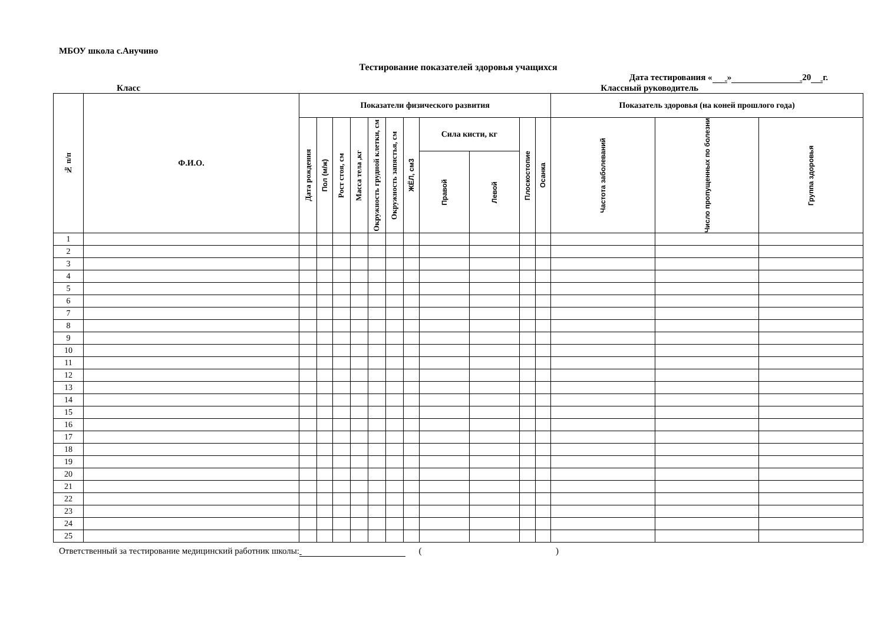МБОУ школа с.Анучино
Тестирование показателей здоровья учащихся
Дата тестирования « » 20 г.
Класс Классный руководитель
| № п/п | Ф.И.О. | Показатели физического развития | | | | | | | | | | | Показатель здоровья (на коней прошлого года) | | |
| --- | --- | --- | --- | --- | --- | --- | --- | --- | --- | --- | --- | --- | --- | --- | --- |
| | | Дата рождения | Пол (м/ж) | Рост стоя, см | Масса тела ,кг | Окружность грудной клетки, см | Окружность запястья, см | ЖЁЛ, см3 | Сила кисти, кг | | Плоскостопие | Осанка | Частота заболеваний | Число пропущенных по болезни | Группа здоровья |
| | | | | | | | | | Правой | Левой | | | | | |
| 1 | | | | | | | | | | | | | | | |
| 2 | | | | | | | | | | | | | | | |
| 3 | | | | | | | | | | | | | | | |
| 4 | | | | | | | | | | | | | | | |
| 5 | | | | | | | | | | | | | | | |
| 6 | | | | | | | | | | | | | | | |
| 7 | | | | | | | | | | | | | | | |
| 8 | | | | | | | | | | | | | | | |
| 9 | | | | | | | | | | | | | | | |
| 10 | | | | | | | | | | | | | | | |
| 11 | | | | | | | | | | | | | | | |
| 12 | | | | | | | | | | | | | | | |
| 13 | | | | | | | | | | | | | | | |
| 14 | | | | | | | | | | | | | | | |
| 15 | | | | | | | | | | | | | | | |
| 16 | | | | | | | | | | | | | | | |
| 17 | | | | | | | | | | | | | | | |
| 18 | | | | | | | | | | | | | | | |
| 19 | | | | | | | | | | | | | | | |
| 20 | | | | | | | | | | | | | | | |
| 21 | | | | | | | | | | | | | | | |
| 22 | | | | | | | | | | | | | | | |
| 23 | | | | | | | | | | | | | | | |
| 24 | | | | | | | | | | | | | | | |
| 25 | | | | | | | | | | | | | | | |
Ответственный за тестирование медицинский работник школы: ( )